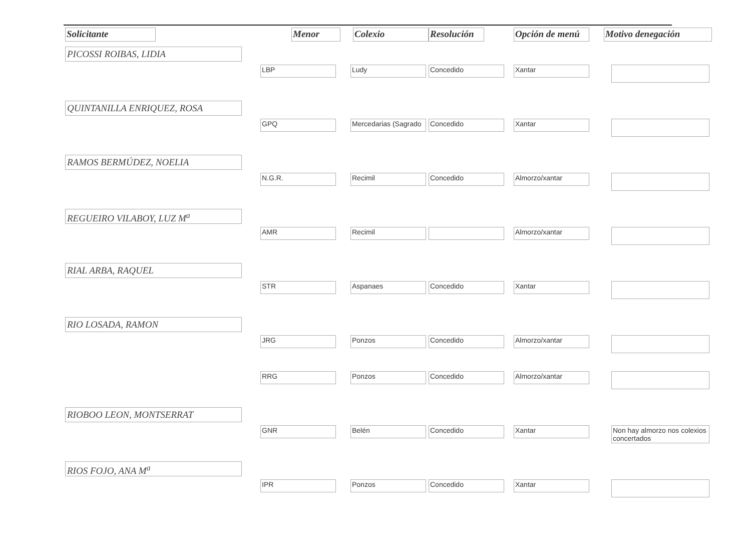| Solicitante | | Menor | Colexio | Resolución | Opción de menú | Motivo denegación |
| --- | --- | --- | --- | --- | --- | --- |
| PICOSSI ROIBAS, LIDIA | | | | | | |
| | | LBP | Ludy | Concedido | Xantar | |
| QUINTANILLA ENRIQUEZ, ROSA | | | | | | |
| | | GPQ | Mercedarias (Sagrado | Concedido | Xantar | |
| RAMOS BERMÚDEZ, NOELIA | | | | | | |
| | | N.G.R. | Recimil | Concedido | Almorzo/xantar | |
| REGUEIRO VILABOY, LUZ M<sup>a</sup> | | | | | | |
| | | AMR | Recimil | | Almorzo/xantar | |
| RIAL ARBA, RAQUEL | | | | | | |
| | | STR | Aspanaes | Concedido | Xantar | |
| RIO LOSADA, RAMON | | | | | | |
| | | JRG | Ponzos | Concedido | Almorzo/xantar | |
| | | RRG | Ponzos | Concedido | Almorzo/xantar | |
| RIOBOO LEON, MONTSERRAT | | | | | | |
| | | GNR | Belén | Concedido | Xantar | Non hay almorzo nos colexios concertados |
| RIOS FOJO, ANA M<sup>a</sup> | | | | | | |
| | | IPR | Ponzos | Concedido | Xantar | |